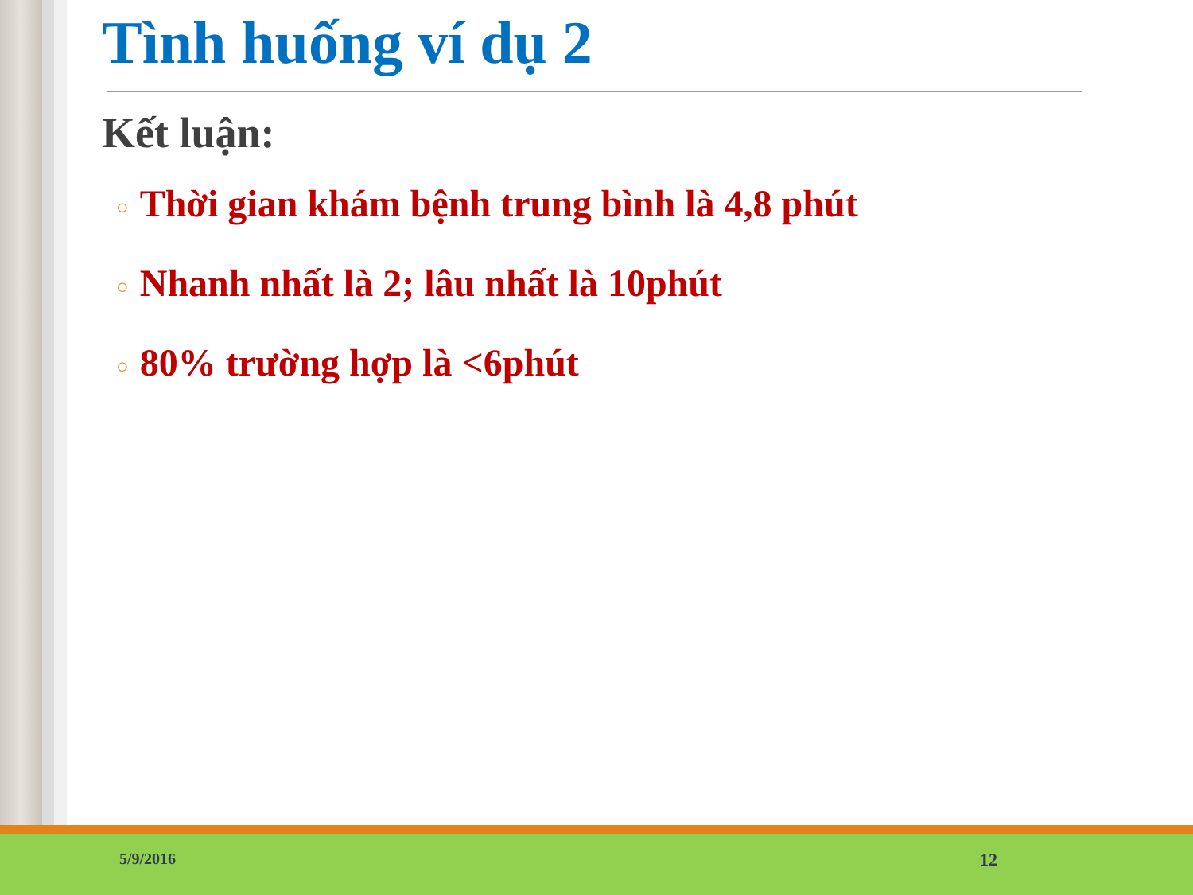Tình huống ví dụ 2
Kết luận:
○ Thời gian khám bệnh trung bình là 4,8 phút
○ Nhanh nhất là 2; lâu nhất là 10phút
○ 80% trường hợp là <6phút
5/9/2016 12